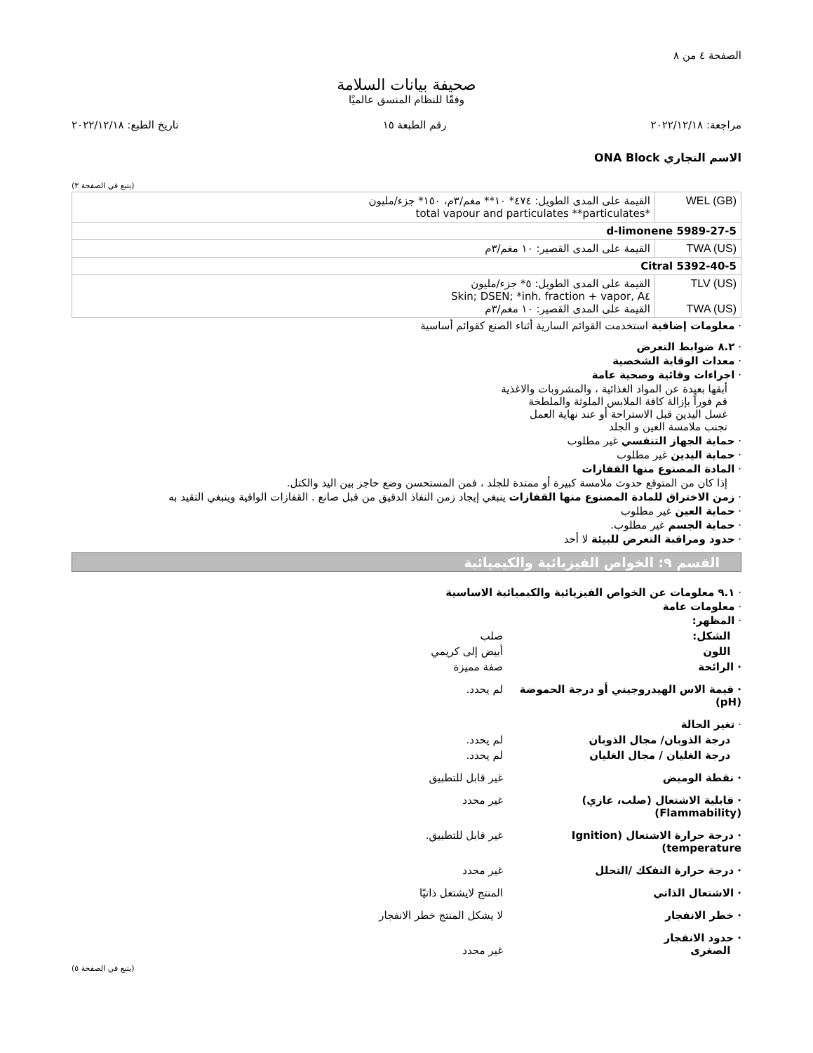الصفحة ٤ من ٨
صحيفة بيانات السلامة
وفقًا للنظام المنسق عالميًا
مراجعة: ٢٠٢٢/١٢/١٨ رقم الطبعة ١٥ تاريخ الطبع: ٢٠٢٢/١٢/١٨
الاسم التجاري ONA Block
(يتبع في الصفحة ٣)
| WEL (GB) | القيمة على المدى الطويل: ٤٧٤* ١٠** مغم/٣م، ١٥٠* جزء/مليون *total vapour and particulates **particulates |
| d-limonene 5989-27-5 | |
| TWA (US) | القيمة على المدى القصير: ١٠ مغم/٣م |
| Citral 5392-40-5 | |
| TLV (US) TWA (US) | القيمة على المدى الطويل: ٥* جزء/مليون Skin; DSEN; *inh. fraction + vapor, A٤ القيمة على المدى القصير: ١٠ مغم/٣م |
· معلومات إضافية استخدمت القوائم السارية أثناء الصنع كقوائم أساسية
· ٨.٢ ضوابط التعرض
· معدات الوقاية الشخصية
· اجراءات وقائية وصحية عامة
أبقها بعيدة عن المواد الغذائية ، والمشروبات والاغذية
قم فوراً بإزالة كافة الملابس الملوثة والملطخة
غسل اليدين قبل الاستراحة أو عند نهاية العمل
تجنب ملامسة العين و الجلد
· حماية الجهاز التنفسي غير مطلوب
· حماية اليدين غير مطلوب
· المادة المصنوع منها القفازات
إذا كان من المتوقع حدوث ملامسة كبيرة أو ممتدة للجلد ، فمن المستحسن وضع حاجز بين اليد والكتل.
· زمن الاختراق للمادة المصنوع منها القفازات ينبغي إيجاد زمن النفاذ الدقيق من قبل صانع . القفازات الواقية وينبغي التقيد به
· حماية العين غير مطلوب
· حماية الجسم غير مطلوب.
· حدود ومراقبة التعرض للبيئة لا أحد
القسم ٩: الخواص الفيزيائية والكيميائية
· ٩.١ معلومات عن الخواص الفيزيائية والكيميائية الاساسية
· معلومات عامة
· المظهر:
الشكل: صلب
اللون أبيض إلى كريمي
· الرائحة صفة مميزة
· قيمة الاس الهيدروجيني أو درجة الحموضة (pH) لم يحدد.
· تغير الحالة
درجة الذوبان/ مجال الذوبان لم يحدد.
درجة الغليان / مجال الغليان لم يحدد.
· نقطة الوميض غير قابل للتطبيق
· قابلية الاشتعال (صلب، غازي) (Flammability) غير محدد
· درجة حرارة الاشتعال (Ignition temperature) غير قابل للتطبيق.
· درجة حرارة التفكك /التحلل غير محدد
· الاشتعال الذاتي المنتج لايشتعل ذاتيًا
· خطر الانفجار لا يشكل المنتج خطر الانفجار
· حدود الانفجار
الصغرى
غير محدد
(يتبع في الصفحة ٥)